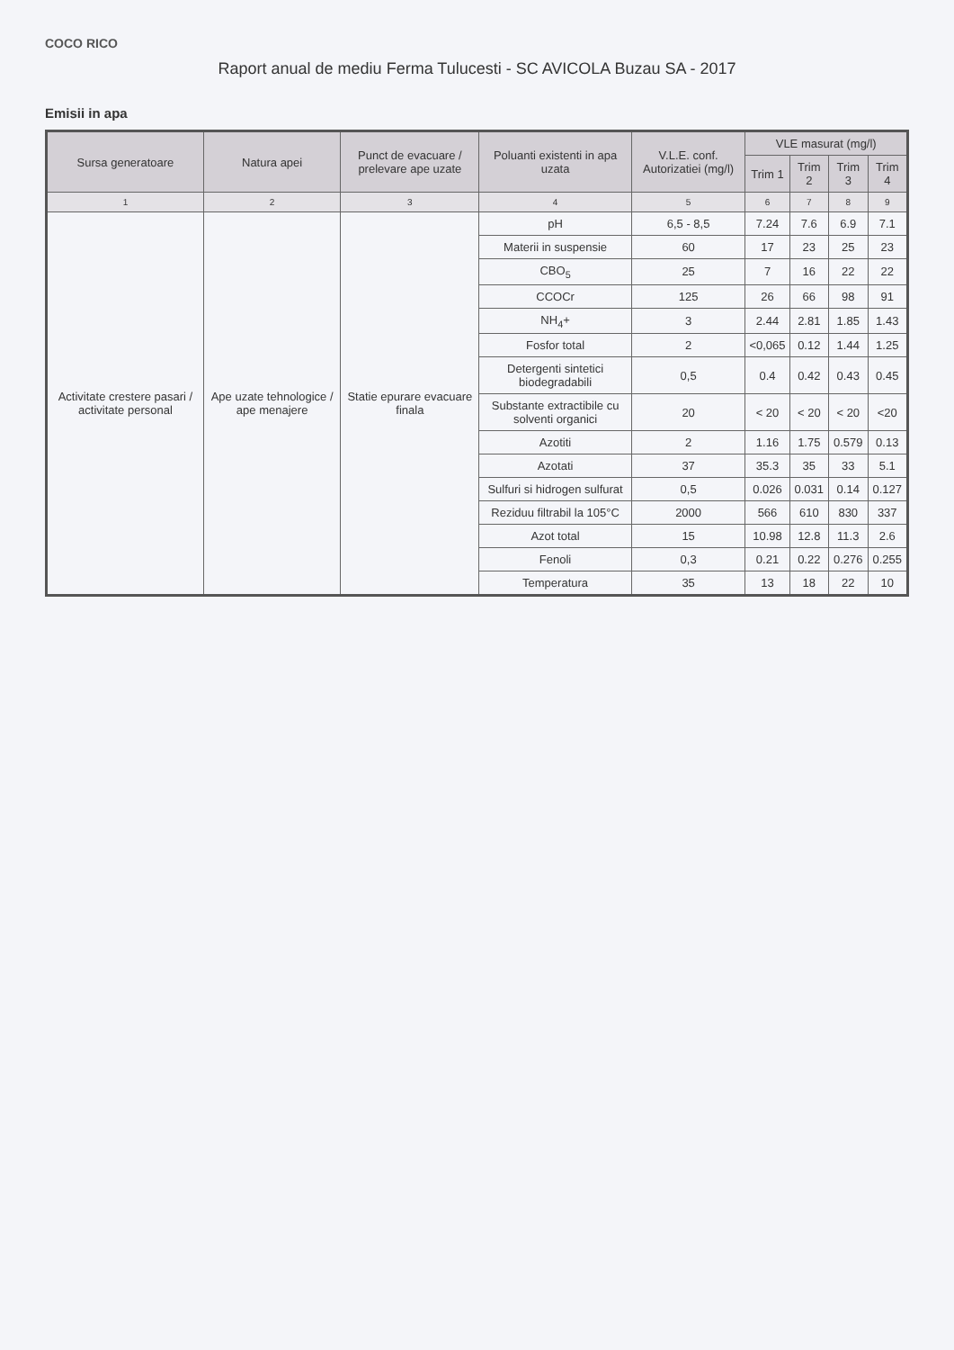COCO RICO
Raport anual de mediu Ferma Tulucesti - SC AVICOLA Buzau SA - 2017
Emisii in apa
| Sursa generatoare | Natura apei | Punct de evacuare / prelevare ape uzate | Poluanti existenti in apa uzata | V.L.E. conf. Autorizatiei (mg/l) | VLE masurat (mg/l) | | | |
| --- | --- | --- | --- | --- | --- | --- | --- | --- |
| | | | | | Trim 1 | Trim 2 | Trim 3 | Trim 4 |
| 1 | 2 | 3 | 4 | 5 | 6 | 7 | 8 | 9 |
| Activitate crestere pasari / activitate personal | Ape uzate tehnologice / ape menajere | Statie epurare evacuare finala | pH | 6,5 - 8,5 | 7.24 | 7.6 | 6.9 | 7.1 |
| | | | Materii in suspensie | 60 | 17 | 23 | 25 | 23 |
| | | | CBO<sub>5</sub> | 25 | 7 | 16 | 22 | 22 |
| | | | CCOCr | 125 | 26 | 66 | 98 | 91 |
| | | | NH<sub>4</sub>+ | 3 | 2.44 | 2.81 | 1.85 | 1.43 |
| | | | Fosfor total | 2 | <0,065 | 0.12 | 1.44 | 1.25 |
| | | | Detergenti sintetici biodegradabili | 0,5 | 0.4 | 0.42 | 0.43 | 0.45 |
| | | | Substante extractibile cu solventi organici | 20 | < 20 | < 20 | < 20 | <20 |
| | | | Azotiti | 2 | 1.16 | 1.75 | 0.579 | 0.13 |
| | | | Azotati | 37 | 35.3 | 35 | 33 | 5.1 |
| | | | Sulfuri si hidrogen sulfurat | 0,5 | 0.026 | 0.031 | 0.14 | 0.127 |
| | | | Reziduu filtrabil la 105°C | 2000 | 566 | 610 | 830 | 337 |
| | | | Azot total | 15 | 10.98 | 12.8 | 11.3 | 2.6 |
| | | | Fenoli | 0,3 | 0.21 | 0.22 | 0.276 | 0.255 |
| | | | Temperatura | 35 | 13 | 18 | 22 | 10 |